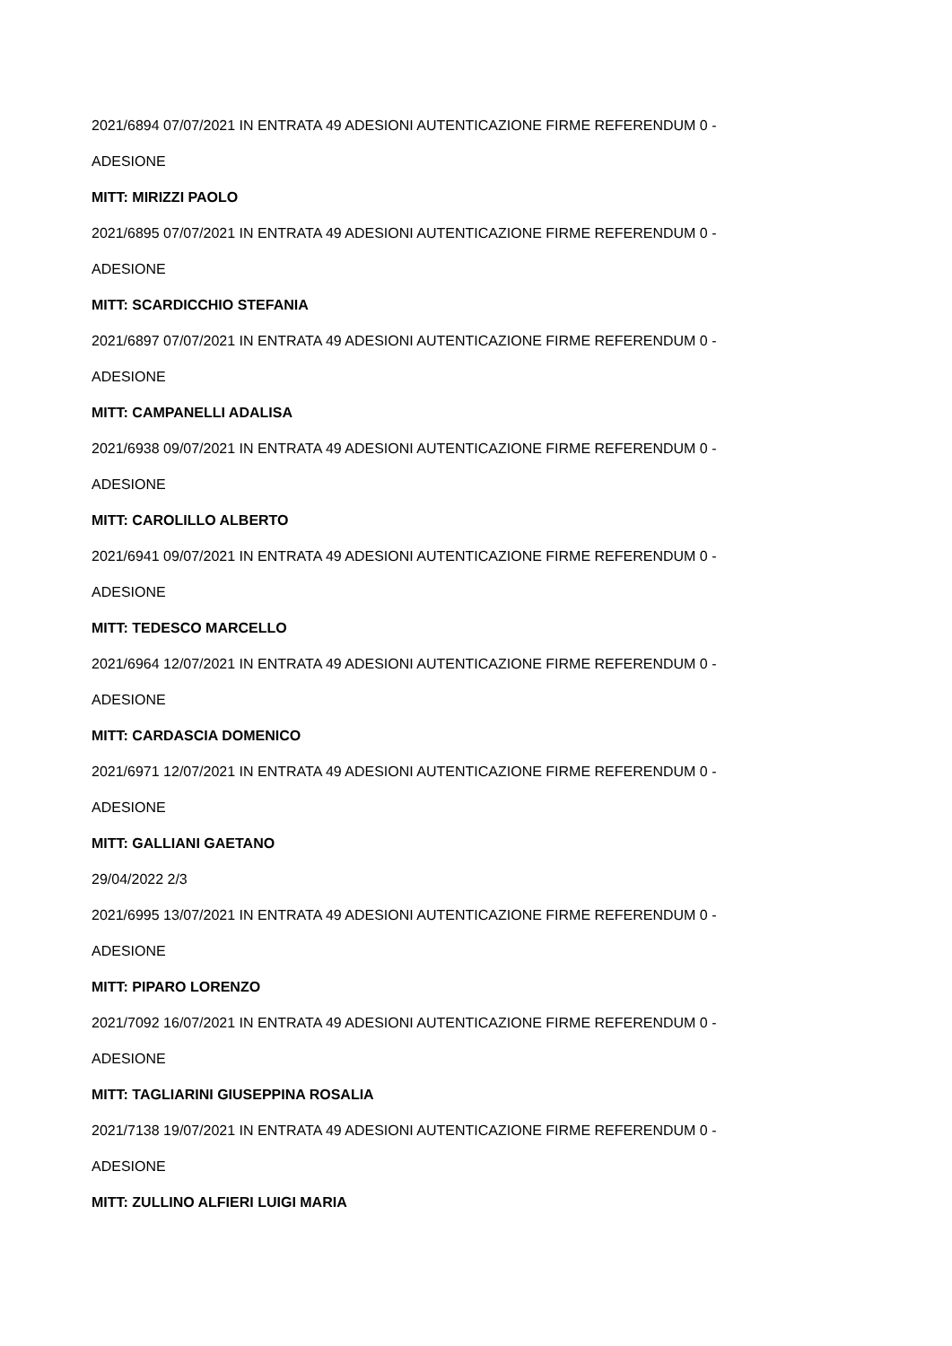2021/6894 07/07/2021 IN ENTRATA 49 ADESIONI AUTENTICAZIONE FIRME REFERENDUM 0 -
ADESIONE
MITT: MIRIZZI PAOLO
2021/6895 07/07/2021 IN ENTRATA 49 ADESIONI AUTENTICAZIONE FIRME REFERENDUM 0 -
ADESIONE
MITT: SCARDICCHIO STEFANIA
2021/6897 07/07/2021 IN ENTRATA 49 ADESIONI AUTENTICAZIONE FIRME REFERENDUM 0 -
ADESIONE
MITT: CAMPANELLI ADALISA
2021/6938 09/07/2021 IN ENTRATA 49 ADESIONI AUTENTICAZIONE FIRME REFERENDUM 0 -
ADESIONE
MITT: CAROLILLO ALBERTO
2021/6941 09/07/2021 IN ENTRATA 49 ADESIONI AUTENTICAZIONE FIRME REFERENDUM 0 -
ADESIONE
MITT: TEDESCO MARCELLO
2021/6964 12/07/2021 IN ENTRATA 49 ADESIONI AUTENTICAZIONE FIRME REFERENDUM 0 -
ADESIONE
MITT: CARDASCIA DOMENICO
2021/6971 12/07/2021 IN ENTRATA 49 ADESIONI AUTENTICAZIONE FIRME REFERENDUM 0 -
ADESIONE
MITT: GALLIANI GAETANO
29/04/2022 2/3
2021/6995 13/07/2021 IN ENTRATA 49 ADESIONI AUTENTICAZIONE FIRME REFERENDUM 0 -
ADESIONE
MITT: PIPARO LORENZO
2021/7092 16/07/2021 IN ENTRATA 49 ADESIONI AUTENTICAZIONE FIRME REFERENDUM 0 -
ADESIONE
MITT: TAGLIARINI GIUSEPPINA ROSALIA
2021/7138 19/07/2021 IN ENTRATA 49 ADESIONI AUTENTICAZIONE FIRME REFERENDUM 0 -
ADESIONE
MITT: ZULLINO ALFIERI LUIGI MARIA